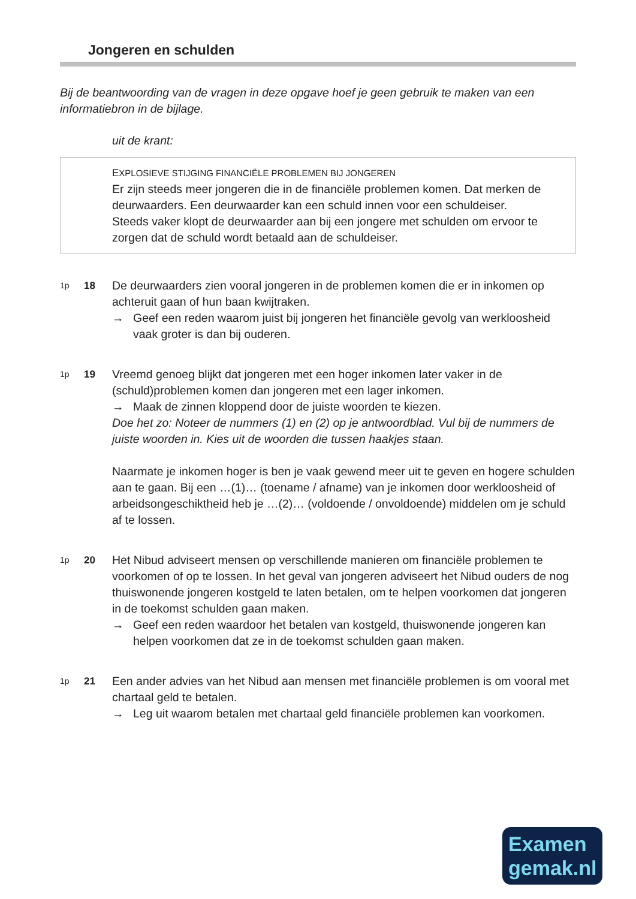Jongeren en schulden
Bij de beantwoording van de vragen in deze opgave hoef je geen gebruik te maken van een informatiebron in de bijlage.
uit de krant:
EXPLOSIEVE STIJGING FINANCIËLE PROBLEMEN BIJ JONGEREN
Er zijn steeds meer jongeren die in de financiële problemen komen. Dat merken de deurwaarders. Een deurwaarder kan een schuld innen voor een schuldeiser.
Steeds vaker klopt de deurwaarder aan bij een jongere met schulden om ervoor te zorgen dat de schuld wordt betaald aan de schuldeiser.
1p
18 De deurwaarders zien vooral jongeren in de problemen komen die er in inkomen op achteruit gaan of hun baan kwijtraken.
→ Geef een reden waarom juist bij jongeren het financiële gevolg van werkloosheid vaak groter is dan bij ouderen.
1p
19 Vreemd genoeg blijkt dat jongeren met een hoger inkomen later vaker in de (schuld)problemen komen dan jongeren met een lager inkomen.
→ Maak de zinnen kloppend door de juiste woorden te kiezen.
Doe het zo: Noteer de nummers (1) en (2) op je antwoordblad. Vul bij de nummers de juiste woorden in. Kies uit de woorden die tussen haakjes staan.
Naarmate je inkomen hoger is ben je vaak gewend meer uit te geven en hogere schulden aan te gaan. Bij een …(1)… (toename / afname) van je inkomen door werkloosheid of arbeidsongeschiktheid heb je …(2)… (voldoende / onvoldoende) middelen om je schuld af te lossen.
1p
20 Het Nibud adviseert mensen op verschillende manieren om financiële problemen te voorkomen of op te lossen. In het geval van jongeren adviseert het Nibud ouders de nog thuiswonende jongeren kostgeld te laten betalen, om te helpen voorkomen dat jongeren in de toekomst schulden gaan maken.
→ Geef een reden waardoor het betalen van kostgeld, thuiswonende jongeren kan helpen voorkomen dat ze in de toekomst schulden gaan maken.
1p
21 Een ander advies van het Nibud aan mensen met financiële problemen is om vooral met chartaal geld te betalen.
→ Leg uit waarom betalen met chartaal geld financiële problemen kan voorkomen.
Examen
gemak.nl